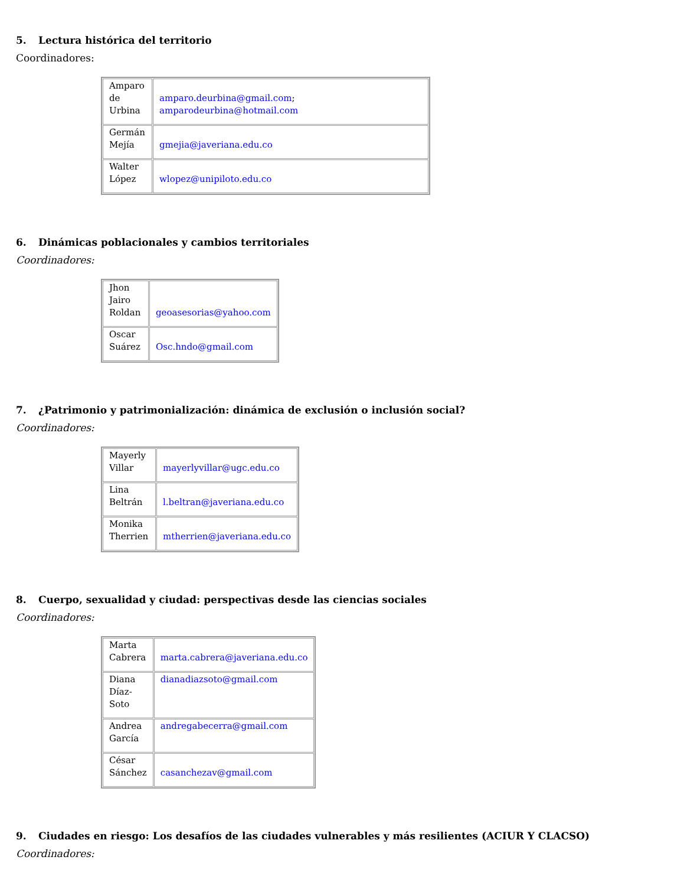5. Lectura histórica del territorio
Coordinadores:
| Amparo de Urbina | amparo.deurbina@gmail.com ; amparodeurbina@hotmail.com |
| Germán Mejía | gmejia@javeriana.edu.co |
| Walter López | wlopez@unipiloto.edu.co |
6. Dinámicas poblacionales y cambios territoriales
Coordinadores:
| Jhon Jairo Roldan | geoasesorias@yahoo.com |
| Oscar Suárez | Osc.hndo@gmail.com |
7. ¿Patrimonio y patrimonialización: dinámica de exclusión o inclusión social?
Coordinadores:
| Mayerly Villar | mayerlyvillar@ugc.edu.co |
| Lina Beltrán | l.beltran@javeriana.edu.co |
| Monika Therrien | mtherrien@javeriana.edu.co |
8. Cuerpo, sexualidad y ciudad: perspectivas desde las ciencias sociales
Coordinadores:
| Marta Cabrera | marta.cabrera@javeriana.edu.co |
| Diana Díaz- Soto | dianadiazsoto@gmail.com |
| Andrea García | andregabecerra@gmail.com |
| César Sánchez | casanchezav@gmail.com |
9. Ciudades en riesgo: Los desafíos de las ciudades vulnerables y más resilientes (ACIUR Y CLACSO)
Coordinadores: